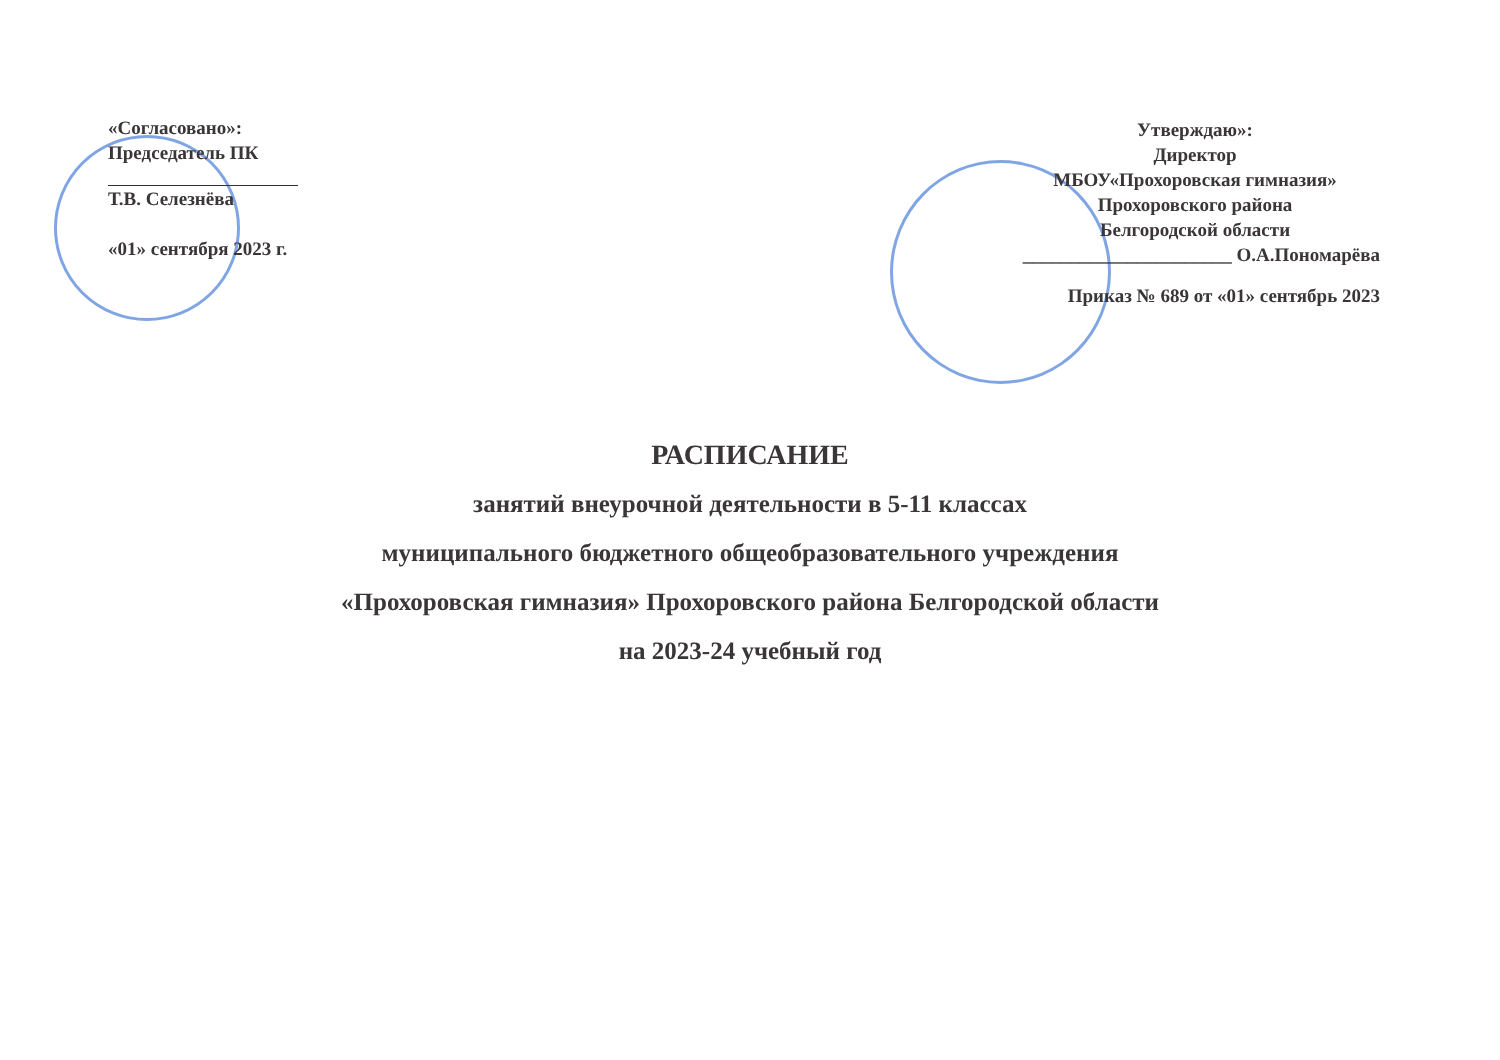«Согласовано»:
Председатель ПК
Т.В. Селезнёва
«01» сентября 2023 г.
Утверждаю»:
Директор
МБОУ«Прохоровская гимназия»
Прохоровского района
Белгородской области
______________________ О.А.Пономарёва
Приказ № 689 от «01» сентябрь 2023
РАСПИСАНИЕ
занятий внеурочной деятельности в 5-11 классах
муниципального бюджетного общеобразовательного учреждения
«Прохоровская гимназия» Прохоровского района Белгородской области
на 2023-24 учебный год